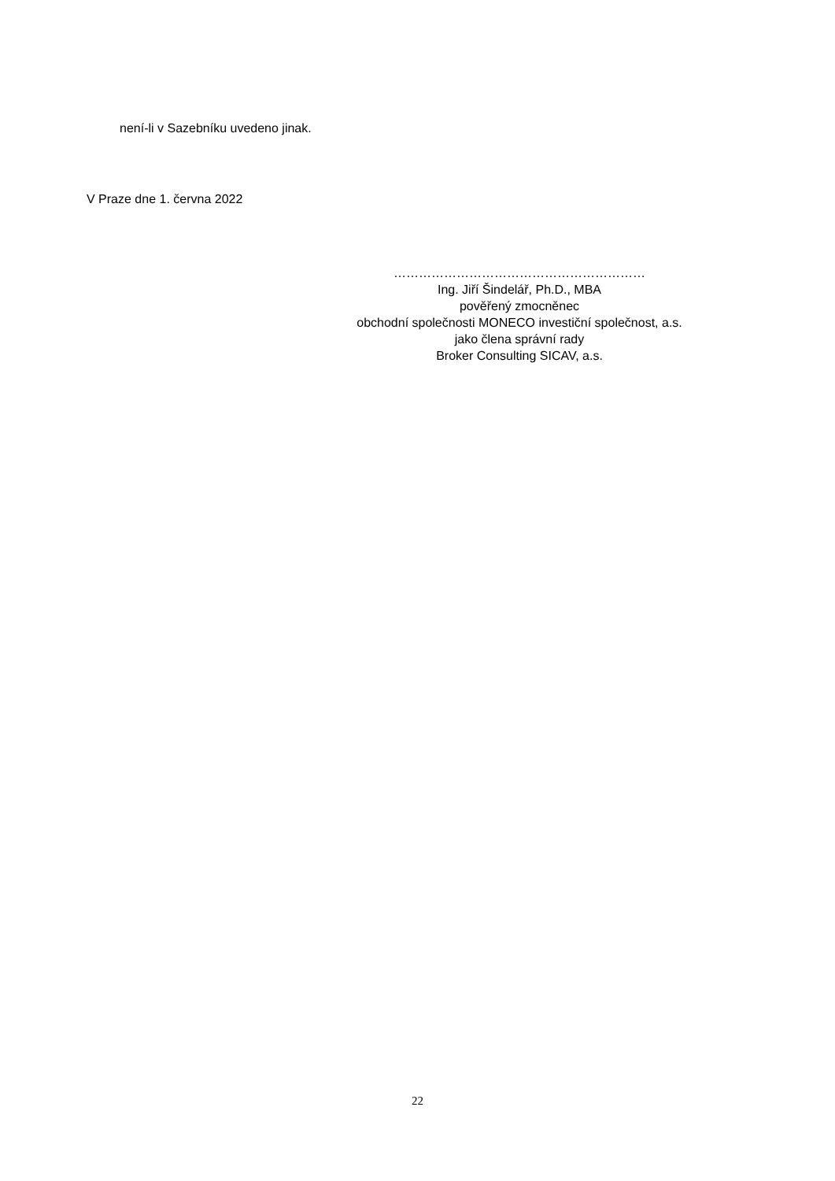není-li v Sazebníku uvedeno jinak.
V Praze dne 1. června 2022
……………………………………………………
Ing. Jiří Šindelář, Ph.D., MBA
pověřený zmocněnec
obchodní společnosti MONECO investiční společnost, a.s.
jako člena správní rady
Broker Consulting SICAV, a.s.
22